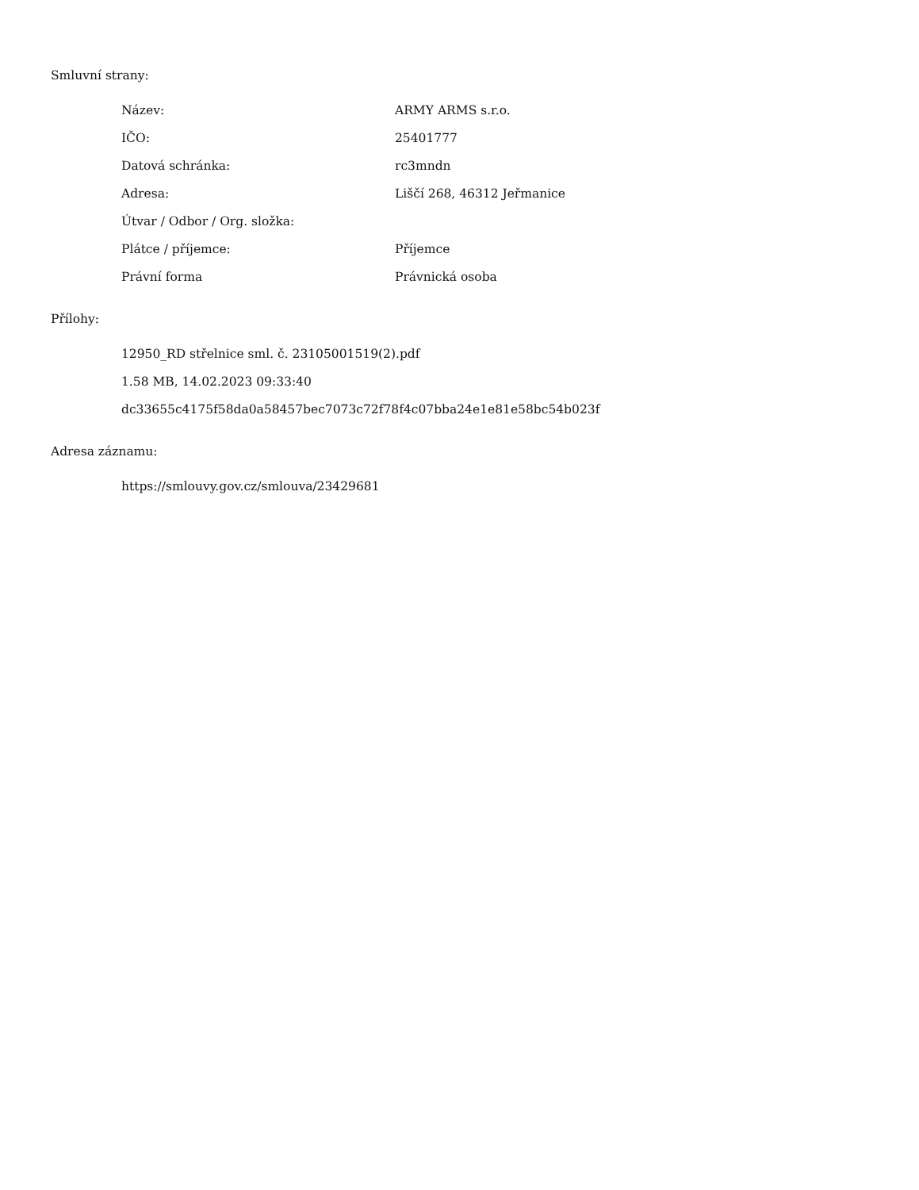Smluvní strany:
| Název: | ARMY ARMS s.r.o. |
| IČO: | 25401777 |
| Datová schránka: | rc3mndn |
| Adresa: | Liščí 268, 46312 Jeřmanice |
| Útvar / Odbor / Org. složka: | |
| Plátce / příjemce: | Příjemce |
| Právní forma | Právnická osoba |
Přílohy:
12950_RD střelnice sml. č. 23105001519(2).pdf
1.58 MB, 14.02.2023 09:33:40
dc33655c4175f58da0a58457bec7073c72f78f4c07bba24e1e81e58bc54b023f
Adresa záznamu:
https://smlouvy.gov.cz/smlouva/23429681